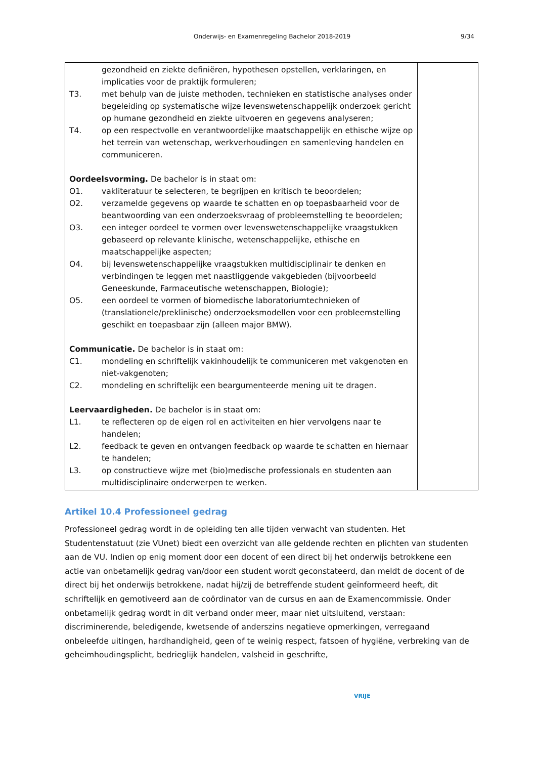Onderwijs- en Examenregeling Bachelor 2018-2019 9/34
| gezondheid en ziekte definiëren, hypothesen opstellen, verklaringen, en implicaties voor de praktijk formuleren; T3. met behulp van de juiste methoden, technieken en statistische analyses onder begeleiding op systematische wijze levenswetenschappelijk onderzoek gericht op humane gezondheid en ziekte uitvoeren en gegevens analyseren; T4. op een respectvolle en verantwoordelijke maatschappelijk en ethische wijze op het terrein van wetenschap, werkverhoudingen en samenleving handelen en communiceren. Oordeelsvorming. De bachelor is in staat om: O1. vakliteratuur te selecteren, te begrijpen en kritisch te beoordelen; O2. verzamelde gegevens op waarde te schatten en op toepasbaarheid voor de beantwoording van een onderzoeksvraag of probleemstelling te beoordelen; O3. een integer oordeel te vormen over levenswetenschappelijke vraagstukken gebaseerd op relevante klinische, wetenschappelijke, ethische en maatschappelijke aspecten; O4. bij levenswetenschappelijke vraagstukken multidisciplinair te denken en verbindingen te leggen met naastliggende vakgebieden (bijvoorbeeld Geneeskunde, Farmaceutische wetenschappen, Biologie); O5. een oordeel te vormen of biomedische laboratoriumtechnieken of (translationele/preklinische) onderzoeksmodellen voor een probleemstelling geschikt en toepasbaar zijn (alleen major BMW). Communicatie. De bachelor is in staat om: C1. mondeling en schriftelijk vakinhoudelijk te communiceren met vakgenoten en niet-vakgenoten; C2. mondeling en schriftelijk een beargumenteerde mening uit te dragen. Leervaardigheden. De bachelor is in staat om: L1. te reflecteren op de eigen rol en activiteiten en hier vervolgens naar te handelen; L2. feedback te geven en ontvangen feedback op waarde te schatten en hiernaar te handelen; L3. op constructieve wijze met (bio)medische professionals en studenten aan multidisciplinaire onderwerpen te werken. | |
Artikel 10.4 Professioneel gedrag
Professioneel gedrag wordt in de opleiding ten alle tijden verwacht van studenten. Het Studentenstatuut (zie VUnet) biedt een overzicht van alle geldende rechten en plichten van studenten aan de VU. Indien op enig moment door een docent of een direct bij het onderwijs betrokkene een actie van onbetamelijk gedrag van/door een student wordt geconstateerd, dan meldt de docent of de direct bij het onderwijs betrokkene, nadat hij/zij de betreffende student geïnformeerd heeft, dit schriftelijk en gemotiveerd aan de coördinator van de cursus en aan de Examencommissie. Onder onbetamelijk gedrag wordt in dit verband onder meer, maar niet uitsluitend, verstaan: discriminerende, beledigende, kwetsende of anderszins negatieve opmerkingen, verregaand onbeleefde uitingen, hardhandigheid, geen of te weinig respect, fatsoen of hygiëne, verbreking van de geheimhoudingsplicht, bedrieglijk handelen, valsheid in geschrifte,
VRIJE